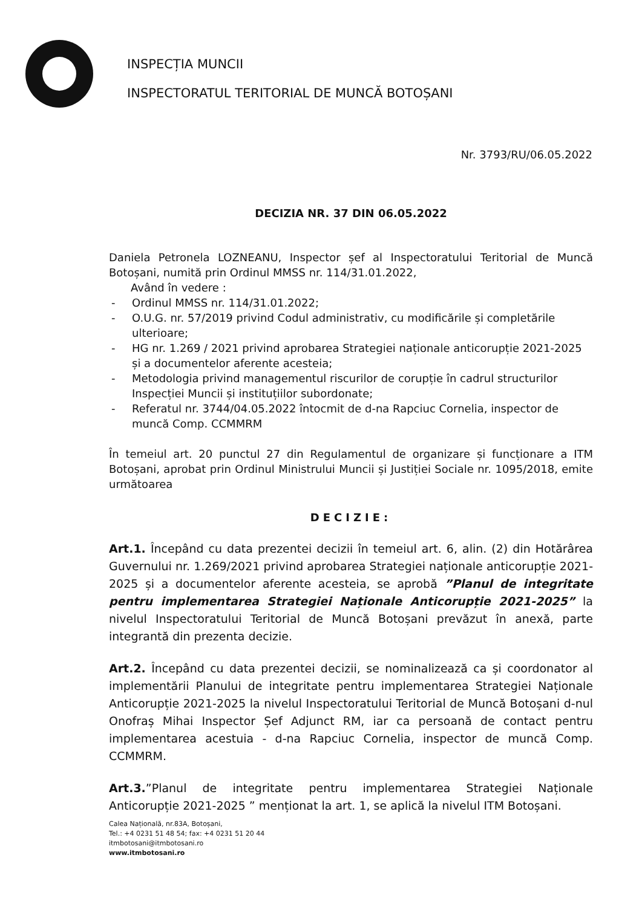INSPECȚIA MUNCII
INSPECTORATUL TERITORIAL DE MUNCĂ BOTOȘANI
Nr. 3793/RU/06.05.2022
DECIZIA NR. 37 DIN 06.05.2022
Daniela Petronela LOZNEANU, Inspector șef al Inspectoratului Teritorial de Muncă Botoșani, numită prin Ordinul MMSS nr. 114/31.01.2022,
Având în vedere :
- Ordinul MMSS nr. 114/31.01.2022;
- O.U.G. nr. 57/2019 privind Codul administrativ, cu modificările și completările ulterioare;
- HG nr. 1.269 / 2021 privind aprobarea Strategiei naționale anticorupție 2021-2025 și a documentelor aferente acesteia;
- Metodologia privind managementul riscurilor de corupție în cadrul structurilor Inspecției Muncii și instituțiilor subordonate;
- Referatul nr. 3744/04.05.2022 întocmit de d-na Rapciuc Cornelia, inspector de muncă Comp. CCMMRM
În temeiul art. 20 punctul 27 din Regulamentul de organizare și funcționare a ITM Botoșani, aprobat prin Ordinul Ministrului Muncii și Justiției Sociale nr. 1095/2018, emite următoarea
DECIZIE:
Art.1. Începând cu data prezentei decizii în temeiul art. 6, alin. (2) din Hotărârea Guvernului nr. 1.269/2021 privind aprobarea Strategiei naționale anticorupție 2021-2025 și a documentelor aferente acesteia, se aprobă ”Planul de integritate pentru implementarea Strategiei Naționale Anticorupție 2021-2025” la nivelul Inspectoratului Teritorial de Muncă Botoșani prevăzut în anexă, parte integrantă din prezenta decizie.
Art.2. Începând cu data prezentei decizii, se nominalizează ca și coordonator al implementării Planului de integritate pentru implementarea Strategiei Naționale Anticorupție 2021-2025 la nivelul Inspectoratului Teritorial de Muncă Botoșani d-nul Onofraș Mihai Inspector Șef Adjunct RM, iar ca persoană de contact pentru implementarea acestuia - d-na Rapciuc Cornelia, inspector de muncă Comp. CCMMRM.
Art.3.”Planul de integritate pentru implementarea Strategiei Naționale Anticorupție 2021-2025 ” menționat la art. 1, se aplică la nivelul ITM Botoșani.
Calea Națională, nr.83A, Botoșani,
Tel.: +4 0231 51 48 54; fax: +4 0231 51 20 44
itmbotosani@itmbotosani.ro
www.itmbotosani.ro